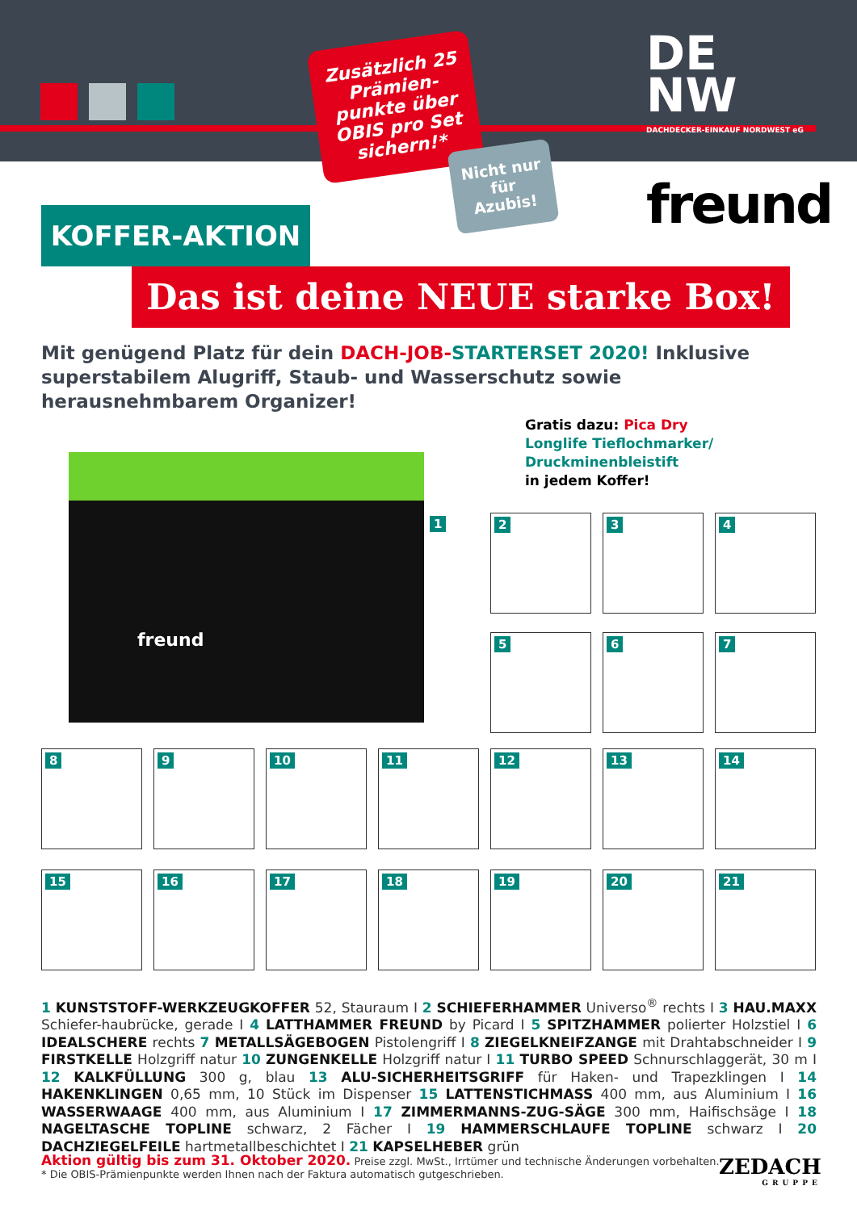DE
NW
DACHDECKER-EINKAUF NORDWEST eG
Zusätzlich 25 Prämien-punkte über OBIS pro Set sichern!*
Nicht nur für Azubis!
freund
KOFFER-AKTION
Das ist deine NEUE starke Box!
Mit genügend Platz für dein DACH-JOB-STARTERSET 2020! Inklusive superstabilem Alugriff, Staub- und Wasserschutz sowie herausnehmbarem Organizer!
Gratis dazu: Pica Dry
Longlife Tieflochmarker/
Druckminenbleistift
in jedem Koffer!
freund
1 2 3 4
5 6 7
8 9 10 11 12 13 14
15 16 17 18 19 20 21
1 KUNSTSTOFF-WERKZEUGKOFFER 52, Stauraum I 2 SCHIEFERHAMMER Universo<sup>®</sup> rechts I 3 HAU.MAXX Schiefer-haubrücke, gerade I 4 LATTHAMMER FREUND by Picard I 5 SPITZHAMMER polierter Holzstiel I 6 IDEALSCHERE rechts 7 METALLSÄGEBOGEN Pistolengriff I 8 ZIEGELKNEIFZANGE mit Drahtabschneider I 9 FIRSTKELLE Holzgriff natur 10 ZUNGENKELLE Holzgriff natur I 11 TURBO SPEED Schnurschlaggerät, 30 m I 12 KALKFÜLLUNG 300 g, blau 13 ALU-SICHERHEITSGRIFF für Haken- und Trapezklingen I 14 HAKENKLINGEN 0,65 mm, 10 Stück im Dispenser 15 LATTENSTICHMASS 400 mm, aus Aluminium I 16 WASSERWAAGE 400 mm, aus Aluminium I 17 ZIMMERMANNS-ZUG-SÄGE 300 mm, Haifischsäge I 18 NAGELTASCHE TOPLINE schwarz, 2 Fächer I 19 HAMMERSCHLAUFE TOPLINE schwarz I 20 DACHZIEGELFEILE hartmetallbeschichtet I 21 KAPSELHEBER grün
Aktion gültig bis zum 31. Oktober 2020. Preise zzgl. MwSt., Irrtümer und technische Änderungen vorbehalten.
* Die OBIS-Prämienpunkte werden Ihnen nach der Faktura automatisch gutgeschrieben.
ZEDACH
GRUPPE